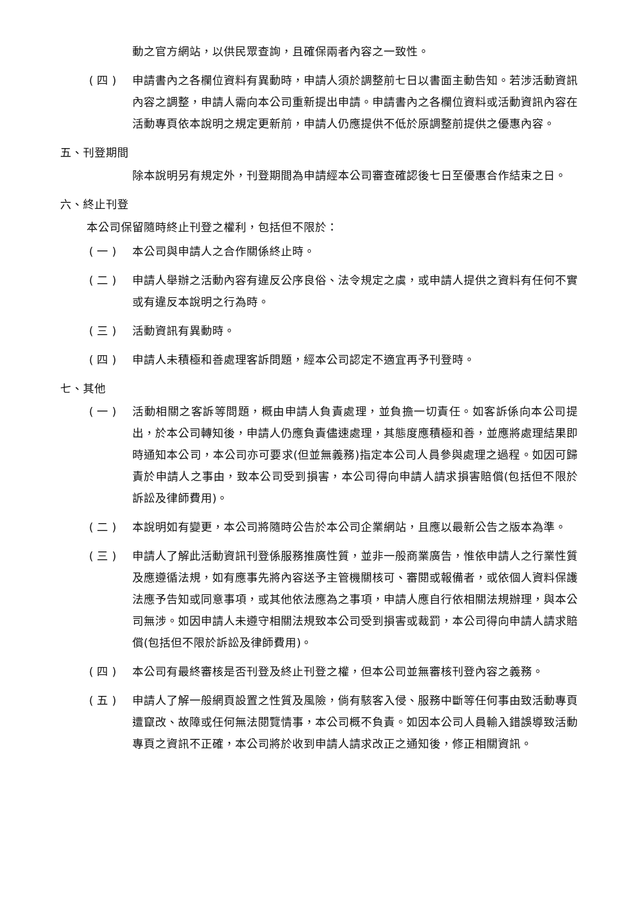動之官方網站，以供民眾查詢，且確保兩者內容之一致性。
(四) 申請書內之各欄位資料有異動時，申請人須於調整前七日以書面主動告知。若涉活動資訊內容之調整，申請人需向本公司重新提出申請。申請書內之各欄位資料或活動資訊內容在活動專頁依本說明之規定更新前，申請人仍應提供不低於原調整前提供之優惠內容。
五、刊登期間
除本說明另有規定外，刊登期間為申請經本公司審查確認後七日至優惠合作結束之日。
六、終止刊登
本公司保留隨時終止刊登之權利，包括但不限於：
(一) 本公司與申請人之合作關係終止時。
(二) 申請人舉辦之活動內容有違反公序良俗、法令規定之虞，或申請人提供之資料有任何不實或有違反本說明之行為時。
(三) 活動資訊有異動時。
(四) 申請人未積極和善處理客訴問題，經本公司認定不適宜再予刊登時。
七、其他
(一) 活動相關之客訴等問題，概由申請人負責處理，並負擔一切責任。如客訴係向本公司提出，於本公司轉知後，申請人仍應負責儘速處理，其態度應積極和善，並應將處理結果即時通知本公司，本公司亦可要求(但並無義務)指定本公司人員參與處理之過程。如因可歸責於申請人之事由，致本公司受到損害，本公司得向申請人請求損害賠償(包括但不限於訴訟及律師費用)。
(二) 本說明如有變更，本公司將隨時公告於本公司企業網站，且應以最新公告之版本為準。
(三) 申請人了解此活動資訊刊登係服務推廣性質，並非一般商業廣告，惟依申請人之行業性質及應遵循法規，如有應事先將內容送予主管機關核可、審閱或報備者，或依個人資料保護法應予告知或同意事項，或其他依法應為之事項，申請人應自行依相關法規辦理，與本公司無涉。如因申請人未遵守相關法規致本公司受到損害或裁罰，本公司得向申請人請求賠償(包括但不限於訴訟及律師費用)。
(四) 本公司有最終審核是否刊登及終止刊登之權，但本公司並無審核刊登內容之義務。
(五) 申請人了解一般網頁設置之性質及風險，倘有駭客入侵、服務中斷等任何事由致活動專頁遭竄改、故障或任何無法閱覽情事，本公司概不負責。如因本公司人員輸入錯誤導致活動專頁之資訊不正確，本公司將於收到申請人請求改正之通知後，修正相關資訊。